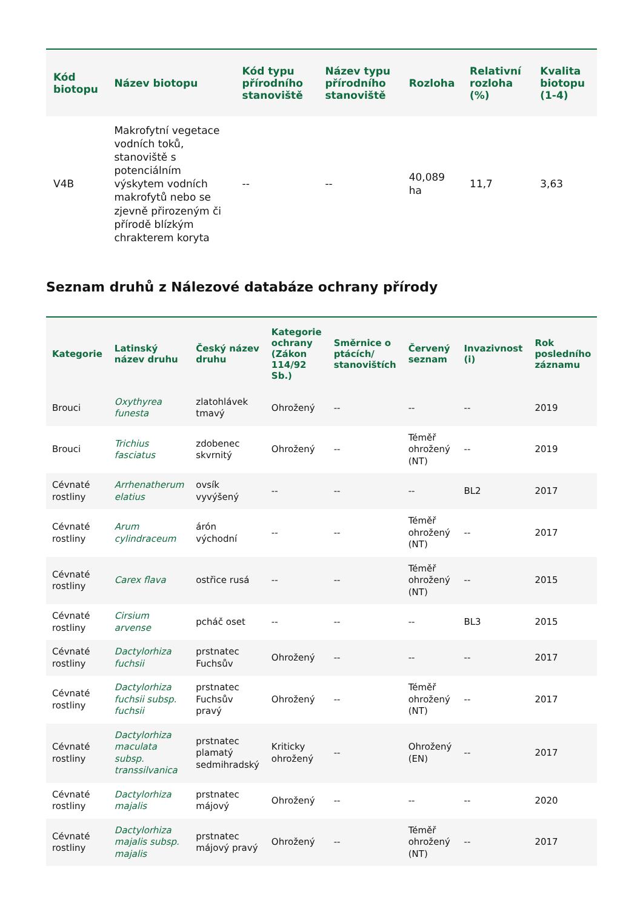| Kód biotopu | Název biotopu | Kód typu přírodního stanoviště | Název typu přírodního stanoviště | Rozloha | Relativní rozloha (%) | Kvalita biotopu (1-4) |
| --- | --- | --- | --- | --- | --- | --- |
| V4B | Makrofytní vegetace vodních toků, stanoviště s potenciálním výskytem vodních makrofytů nebo se zjevně přirozeným či přírodě blízkým chrakterem koryta | -- | -- | 40,089 ha | 11,7 | 3,63 |
Seznam druhů z Nálezové databáze ochrany přírody
| Kategorie | Latinský název druhu | Český název druhu | Kategorie ochrany (Zákon 114/92 Sb.) | Směrnice o ptácích/ stanovištích | Červený seznam | Invazivnost (i) | Rok posledního záznamu |
| --- | --- | --- | --- | --- | --- | --- | --- |
| Brouci | Oxythyrea funesta | zlatohlávek tmavý | Ohrožený | -- | -- | -- | 2019 |
| Brouci | Trichius fasciatus | zdobenec skvrnitý | Ohrožený | -- | Téměř ohrožený (NT) | -- | 2019 |
| Cévnaté rostliny | Arrhenatherum elatius | ovsík vyvýšený | -- | -- | -- | BL2 | 2017 |
| Cévnaté rostliny | Arum cylindraceum | árón východní | -- | -- | Téměř ohrožený (NT) | -- | 2017 |
| Cévnaté rostliny | Carex flava | ostřice rusá | -- | -- | Téměř ohrožený (NT) | -- | 2015 |
| Cévnaté rostliny | Cirsium arvense | pcháč oset | -- | -- | -- | BL3 | 2015 |
| Cévnaté rostliny | Dactylorhiza fuchsii | prstnatec Fuchsův | Ohrožený | -- | -- | -- | 2017 |
| Cévnaté rostliny | Dactylorhiza fuchsii subsp. fuchsii | prstnatec Fuchsův pravý | Ohrožený | -- | Téměř ohrožený (NT) | -- | 2017 |
| Cévnaté rostliny | Dactylorhiza maculata subsp. transsilvanica | prstnatec plamatý sedmihradský | Kriticky ohrožený | -- | Ohrožený (EN) | -- | 2017 |
| Cévnaté rostliny | Dactylorhiza majalis | prstnatec májový | Ohrožený | -- | -- | -- | 2020 |
| Cévnaté rostliny | Dactylorhiza majalis subsp. majalis | prstnatec májový pravý | Ohrožený | -- | Téměř ohrožený (NT) | -- | 2017 |